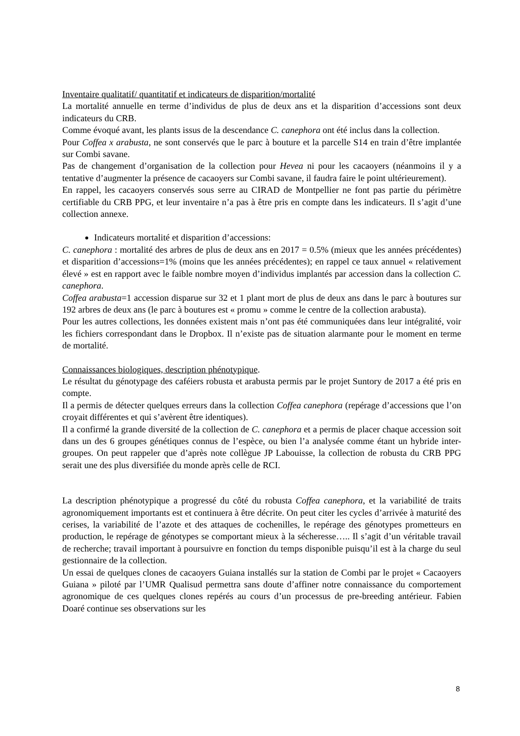Inventaire qualitatif/ quantitatif et indicateurs de disparition/mortalité
La mortalité annuelle en terme d’individus de plus de deux ans et la disparition d’accessions sont deux indicateurs du CRB.
Comme évoqué avant, les plants issus de la descendance C. canephora ont été inclus dans la collection.
Pour Coffea x arabusta, ne sont conservés que le parc à bouture et la parcelle S14 en train d’être implantée sur Combi savane.
Pas de changement d’organisation de la collection pour Hevea ni pour les cacaoyers (néanmoins il y a tentative d’augmenter la présence de cacaoyers sur Combi savane, il faudra faire le point ultérieurement).
En rappel, les cacaoyers conservés sous serre au CIRAD de Montpellier ne font pas partie du périmètre certifiable du CRB PPG, et leur inventaire n’a pas à être pris en compte dans les indicateurs. Il s’agit d’une collection annexe.
Indicateurs mortalité et disparition d’accessions:
C. canephora : mortalité des arbres de plus de deux ans en 2017 = 0.5% (mieux que les années précédentes) et disparition d’accessions=1% (moins que les années précédentes); en rappel ce taux annuel « relativement élevé » est en rapport avec le faible nombre moyen d’individus implantés par accession dans la collection C. canephora.
Coffea arabusta=1 accession disparue sur 32 et 1 plant mort de plus de deux ans dans le parc à boutures sur 192 arbres de deux ans (le parc à boutures est « promu » comme le centre de la collection arabusta).
Pour les autres collections, les données existent mais n’ont pas été communiquées dans leur intégralité, voir les fichiers correspondant dans le Dropbox. Il n’existe pas de situation alarmante pour le moment en terme de mortalité.
Connaissances biologiques, description phénotypique.
Le résultat du génotypage des caféiers robusta et arabusta permis par le projet Suntory de 2017 a été pris en compte.
Il a permis de détecter quelques erreurs dans la collection Coffea canephora (repérage d’accessions que l’on croyait différentes et qui s’avèrent être identiques).
Il a confirmé la grande diversité de la collection de C. canephora et a permis de placer chaque accession soit dans un des 6 groupes génétiques connus de l’espèce, ou bien l’a analysée comme étant un hybride inter-groupes. On peut rappeler que d’après note collègue JP Labouisse, la collection de robusta du CRB PPG serait une des plus diversifiée du monde après celle de RCI.
La description phénotypique a progressé du côté du robusta Coffea canephora, et la variabilité de traits agronomiquement importants est et continuera à être décrite. On peut citer les cycles d’arrivée à maturité des cerises, la variabilité de l’azote et des attaques de cochenilles, le repérage des génotypes prometteurs en production, le repérage de génotypes se comportant mieux à la sécheresse….. Il s’agit d’un véritable travail de recherche; travail important à poursuivre en fonction du temps disponible puisqu’il est à la charge du seul gestionnaire de la collection.
Un essai de quelques clones de cacaoyers Guiana installés sur la station de Combi par le projet « Cacaoyers Guiana » piloté par l’UMR Qualisud permettra sans doute d’affiner notre connaissance du comportement agronomique de ces quelques clones repérés au cours d’un processus de pre-breeding antérieur. Fabien Doaré continue ses observations sur les
8